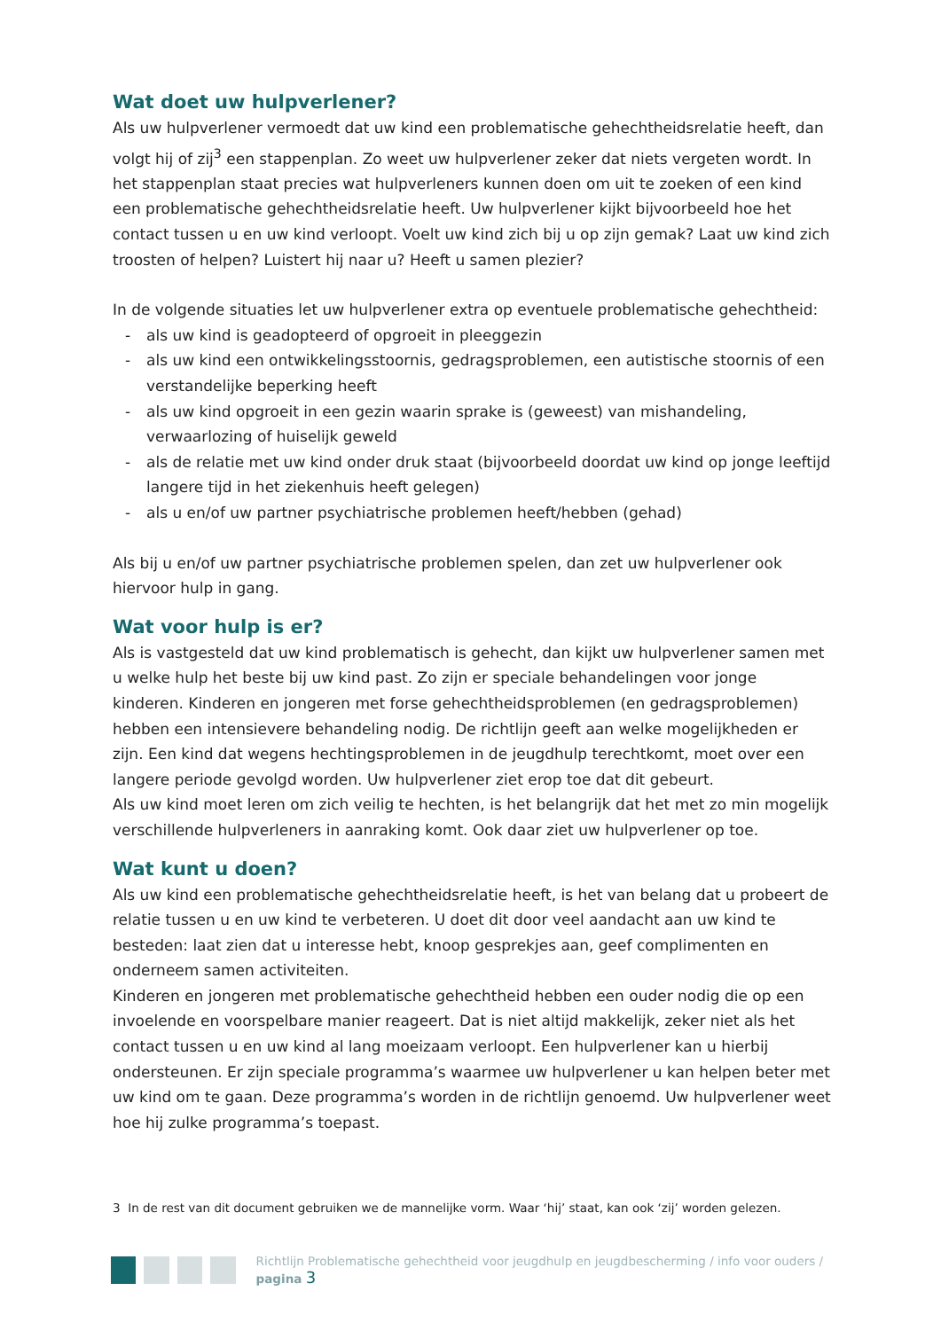Wat doet uw hulpverlener?
Als uw hulpverlener vermoedt dat uw kind een problematische gehechtheidsrelatie heeft, dan volgt hij of zij<sup>3</sup> een stappenplan. Zo weet uw hulpverlener zeker dat niets vergeten wordt. In het stappenplan staat precies wat hulpverleners kunnen doen om uit te zoeken of een kind een problematische gehechtheidsrelatie heeft. Uw hulpverlener kijkt bijvoorbeeld hoe het contact tussen u en uw kind verloopt. Voelt uw kind zich bij u op zijn gemak? Laat uw kind zich troosten of helpen? Luistert hij naar u? Heeft u samen plezier?
In de volgende situaties let uw hulpverlener extra op eventuele problematische gehechtheid:
- als uw kind is geadopteerd of opgroeit in pleeggezin
- als uw kind een ontwikkelingsstoornis, gedragsproblemen, een autistische stoornis of een verstandelijke beperking heeft
- als uw kind opgroeit in een gezin waarin sprake is (geweest) van mishandeling, verwaarlozing of huiselijk geweld
- als de relatie met uw kind onder druk staat (bijvoorbeeld doordat uw kind op jonge leeftijd langere tijd in het ziekenhuis heeft gelegen)
- als u en/of uw partner psychiatrische problemen heeft/hebben (gehad)
Als bij u en/of uw partner psychiatrische problemen spelen, dan zet uw hulpverlener ook hiervoor hulp in gang.
Wat voor hulp is er?
Als is vastgesteld dat uw kind problematisch is gehecht, dan kijkt uw hulpverlener samen met u welke hulp het beste bij uw kind past. Zo zijn er speciale behandelingen voor jonge kinderen. Kinderen en jongeren met forse gehechtheidsproblemen (en gedragsproblemen) hebben een intensievere behandeling nodig. De richtlijn geeft aan welke mogelijkheden er zijn. Een kind dat wegens hechtingsproblemen in de jeugdhulp terechtkomt, moet over een langere periode gevolgd worden. Uw hulpverlener ziet erop toe dat dit gebeurt.
Als uw kind moet leren om zich veilig te hechten, is het belangrijk dat het met zo min mogelijk verschillende hulpverleners in aanraking komt. Ook daar ziet uw hulpverlener op toe.
Wat kunt u doen?
Als uw kind een problematische gehechtheidsrelatie heeft, is het van belang dat u probeert de relatie tussen u en uw kind te verbeteren. U doet dit door veel aandacht aan uw kind te besteden: laat zien dat u interesse hebt, knoop gesprekjes aan, geef complimenten en onderneem samen activiteiten.
Kinderen en jongeren met problematische gehechtheid hebben een ouder nodig die op een invoelende en voorspelbare manier reageert. Dat is niet altijd makkelijk, zeker niet als het contact tussen u en uw kind al lang moeizaam verloopt. Een hulpverlener kan u hierbij ondersteunen. Er zijn speciale programma’s waarmee uw hulpverlener u kan helpen beter met uw kind om te gaan. Deze programma’s worden in de richtlijn genoemd. Uw hulpverlener weet hoe hij zulke programma’s toepast.
3 In de rest van dit document gebruiken we de mannelijke vorm. Waar ‘hij’ staat, kan ook ‘zij’ worden gelezen.
Richtlijn Problematische gehechtheid voor jeugdhulp en jeugdbescherming / info voor ouders / pagina 3